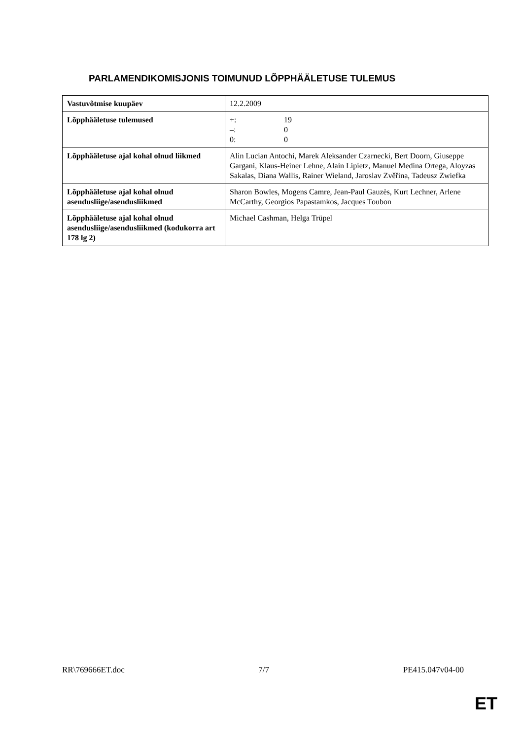PARLAMENDIKOMISJONIS TOIMUNUD LÕPPHÄÄLETUSE TULEMUS
| Vastuvõtmise kuupäev | 12.2.2009 |
| Lõpphääletuse tulemused | +: 19 –: 0 0: 0 |
| Lõpphääletuse ajal kohal olnud liikmed | Alin Lucian Antochi, Marek Aleksander Czarnecki, Bert Doorn, Giuseppe Gargani, Klaus-Heiner Lehne, Alain Lipietz, Manuel Medina Ortega, Aloyzas Sakalas, Diana Wallis, Rainer Wieland, Jaroslav Zvěřina, Tadeusz Zwiefka |
| Lõpphääletuse ajal kohal olnud asendusliige/asendusliikmed | Sharon Bowles, Mogens Camre, Jean-Paul Gauzès, Kurt Lechner, Arlene McCarthy, Georgios Papastamkos, Jacques Toubon |
| Lõpphääletuse ajal kohal olnud asendusliige/asendusliikmed (kodukorra art 178 lg 2) | Michael Cashman, Helga Trüpel |
RR\769666ET.doc 7/7 PE415.047v04-00
ET